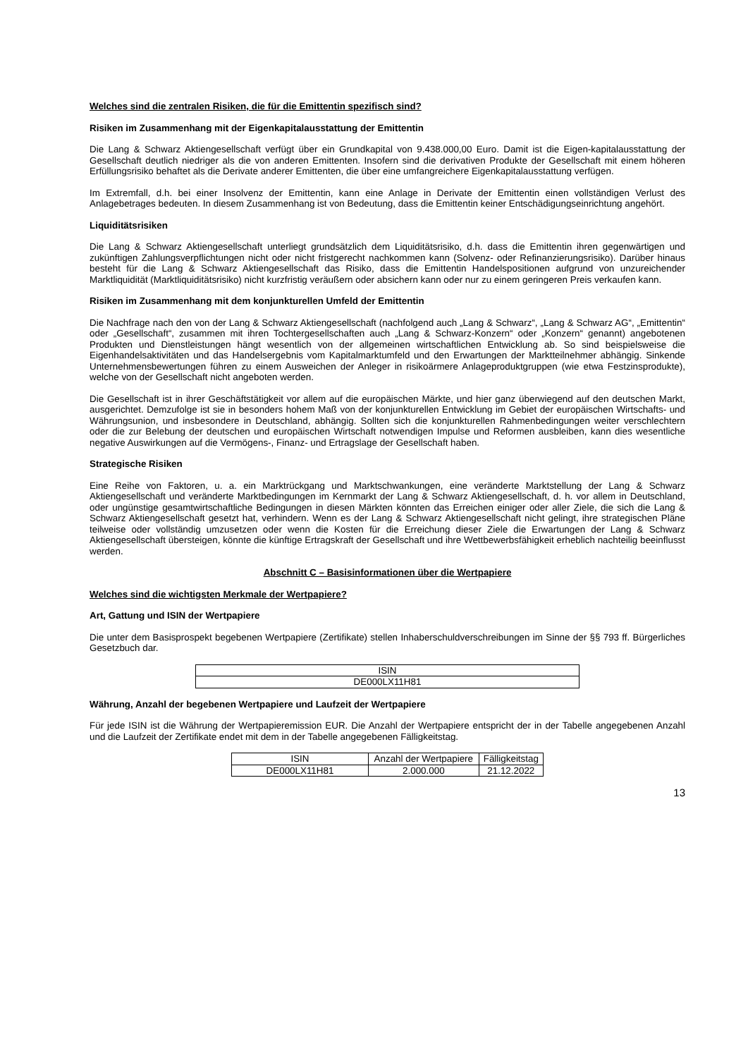Welches sind die zentralen Risiken, die für die Emittentin spezifisch sind?
Risiken im Zusammenhang mit der Eigenkapitalausstattung der Emittentin
Die Lang & Schwarz Aktiengesellschaft verfügt über ein Grundkapital von 9.438.000,00 Euro. Damit ist die Eigen-kapitalausstattung der Gesellschaft deutlich niedriger als die von anderen Emittenten. Insofern sind die derivativen Produkte der Gesellschaft mit einem höheren Erfüllungsrisiko behaftet als die Derivate anderer Emittenten, die über eine umfangreichere Eigenkapitalausstattung verfügen.
Im Extremfall, d.h. bei einer Insolvenz der Emittentin, kann eine Anlage in Derivate der Emittentin einen vollständigen Verlust des Anlagebetrages bedeuten. In diesem Zusammenhang ist von Bedeutung, dass die Emittentin keiner Entschädigungseinrichtung angehört.
Liquiditätsrisiken
Die Lang & Schwarz Aktiengesellschaft unterliegt grundsätzlich dem Liquiditätsrisiko, d.h. dass die Emittentin ihren gegenwärtigen und zukünftigen Zahlungsverpflichtungen nicht oder nicht fristgerecht nachkommen kann (Solvenz- oder Refinanzierungsrisiko). Darüber hinaus besteht für die Lang & Schwarz Aktiengesellschaft das Risiko, dass die Emittentin Handelspositionen aufgrund von unzureichender Marktliquidität (Marktliquiditätsrisiko) nicht kurzfristig veräußern oder absichern kann oder nur zu einem geringeren Preis verkaufen kann.
Risiken im Zusammenhang mit dem konjunkturellen Umfeld der Emittentin
Die Nachfrage nach den von der Lang & Schwarz Aktiengesellschaft (nachfolgend auch „Lang & Schwarz“, „Lang & Schwarz AG“, „Emittentin“ oder „Gesellschaft“, zusammen mit ihren Tochtergesellschaften auch „Lang & Schwarz-Konzern“ oder „Konzern“ genannt) angebotenen Produkten und Dienstleistungen hängt wesentlich von der allgemeinen wirtschaftlichen Entwicklung ab. So sind beispielsweise die Eigenhandelsaktivitäten und das Handelsergebnis vom Kapitalmarktumfeld und den Erwartungen der Marktteilnehmer abhängig. Sinkende Unternehmensbewertungen führen zu einem Ausweichen der Anleger in risikoärmere Anlageproduktgruppen (wie etwa Festzinsprodukte), welche von der Gesellschaft nicht angeboten werden.
Die Gesellschaft ist in ihrer Geschäftstätigkeit vor allem auf die europäischen Märkte, und hier ganz überwiegend auf den deutschen Markt, ausgerichtet. Demzufolge ist sie in besonders hohem Maß von der konjunkturellen Entwicklung im Gebiet der europäischen Wirtschafts- und Währungsunion, und insbesondere in Deutschland, abhängig. Sollten sich die konjunkturellen Rahmenbedingungen weiter verschlechtern oder die zur Belebung der deutschen und europäischen Wirtschaft notwendigen Impulse und Reformen ausbleiben, kann dies wesentliche negative Auswirkungen auf die Vermögens-, Finanz- und Ertragslage der Gesellschaft haben.
Strategische Risiken
Eine Reihe von Faktoren, u. a. ein Marktrückgang und Marktschwankungen, eine veränderte Marktstellung der Lang & Schwarz Aktiengesellschaft und veränderte Marktbedingungen im Kernmarkt der Lang & Schwarz Aktiengesellschaft, d. h. vor allem in Deutschland, oder ungünstige gesamtwirtschaftliche Bedingungen in diesen Märkten könnten das Erreichen einiger oder aller Ziele, die sich die Lang & Schwarz Aktiengesellschaft gesetzt hat, verhindern. Wenn es der Lang & Schwarz Aktiengesellschaft nicht gelingt, ihre strategischen Pläne teilweise oder vollständig umzusetzen oder wenn die Kosten für die Erreichung dieser Ziele die Erwartungen der Lang & Schwarz Aktiengesellschaft übersteigen, könnte die künftige Ertragskraft der Gesellschaft und ihre Wettbewerbsfähigkeit erheblich nachteilig beeinflusst werden.
Abschnitt C – Basisinformationen über die Wertpapiere
Welches sind die wichtigsten Merkmale der Wertpapiere?
Art, Gattung und ISIN der Wertpapiere
Die unter dem Basisprospekt begebenen Wertpapiere (Zertifikate) stellen Inhaberschuldverschreibungen im Sinne der §§ 793 ff. Bürgerliches Gesetzbuch dar.
| ISIN |
| --- |
| DE000LX11H81 |
Währung, Anzahl der begebenen Wertpapiere und Laufzeit der Wertpapiere
Für jede ISIN ist die Währung der Wertpapieremission EUR. Die Anzahl der Wertpapiere entspricht der in der Tabelle angegebenen Anzahl und die Laufzeit der Zertifikate endet mit dem in der Tabelle angegebenen Fälligkeitstag.
| ISIN | Anzahl der Wertpapiere | Fälligkeitstag |
| --- | --- | --- |
| DE000LX11H81 | 2.000.000 | 21.12.2022 |
13